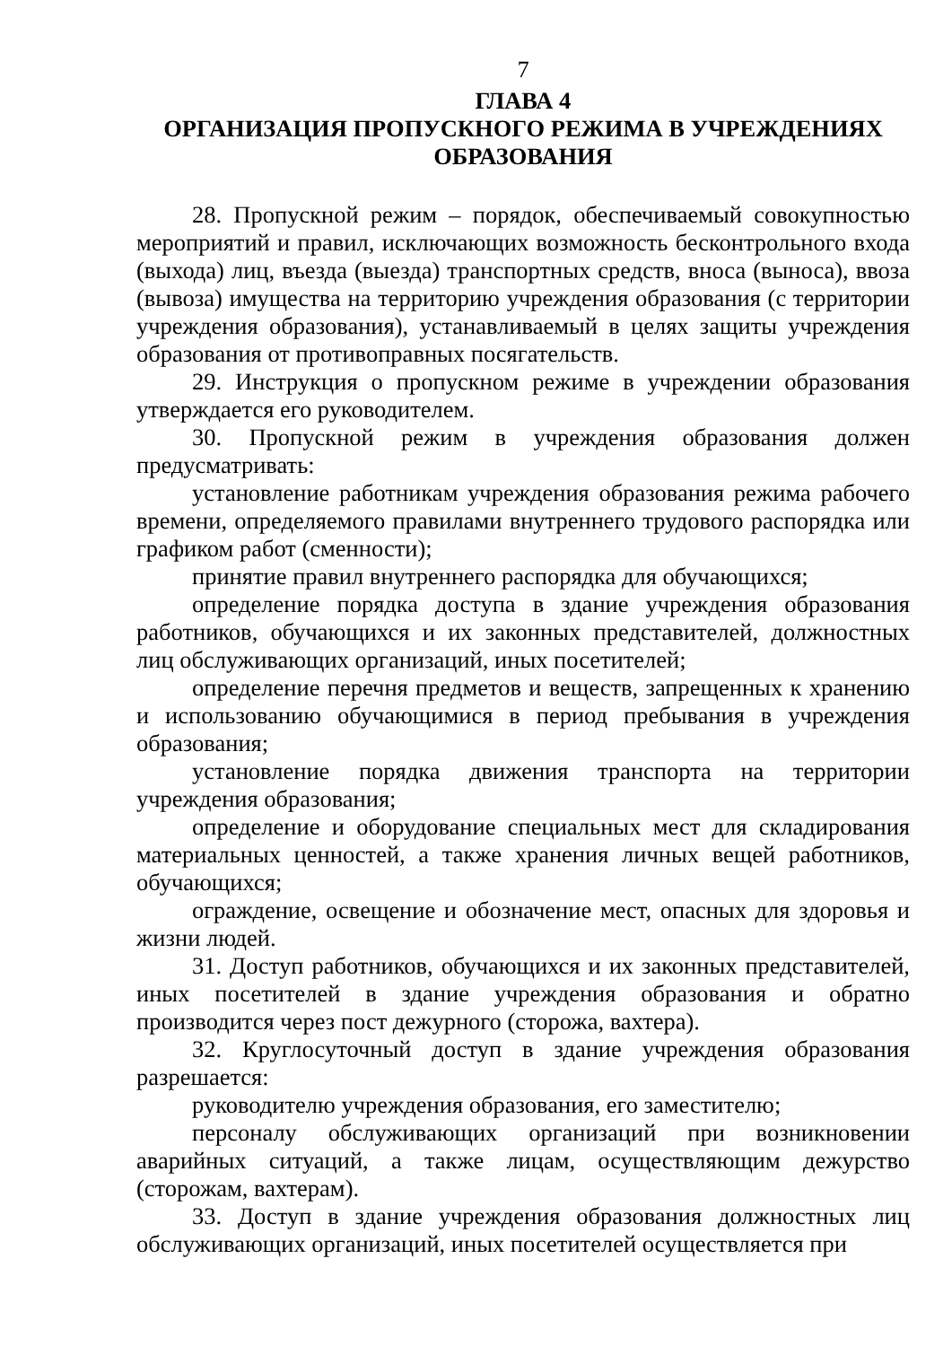7
ГЛАВА 4
ОРГАНИЗАЦИЯ ПРОПУСКНОГО РЕЖИМА В УЧРЕЖДЕНИЯХ ОБРАЗОВАНИЯ
28. Пропускной режим – порядок, обеспечиваемый совокупностью мероприятий и правил, исключающих возможность бесконтрольного входа (выхода) лиц, въезда (выезда) транспортных средств, вноса (выноса), ввоза (вывоза) имущества на территорию учреждения образования (с территории учреждения образования), устанавливаемый в целях защиты учреждения образования от противоправных посягательств.
29. Инструкция о пропускном режиме в учреждении образования утверждается его руководителем.
30. Пропускной режим в учреждения образования должен предусматривать:
установление работникам учреждения образования режима рабочего времени, определяемого правилами внутреннего трудового распорядка или графиком работ (сменности);
принятие правил внутреннего распорядка для обучающихся;
определение порядка доступа в здание учреждения образования работников, обучающихся и их законных представителей, должностных лиц обслуживающих организаций, иных посетителей;
определение перечня предметов и веществ, запрещенных к хранению и использованию обучающимися в период пребывания в учреждения образования;
установление порядка движения транспорта на территории учреждения образования;
определение и оборудование специальных мест для складирования материальных ценностей, а также хранения личных вещей работников, обучающихся;
ограждение, освещение и обозначение мест, опасных для здоровья и жизни людей.
31. Доступ работников, обучающихся и их законных представителей, иных посетителей в здание учреждения образования и обратно производится через пост дежурного (сторожа, вахтера).
32. Круглосуточный доступ в здание учреждения образования разрешается:
руководителю учреждения образования, его заместителю;
персоналу обслуживающих организаций при возникновении аварийных ситуаций, а также лицам, осуществляющим дежурство (сторожам, вахтерам).
33. Доступ в здание учреждения образования должностных лиц обслуживающих организаций, иных посетителей осуществляется при